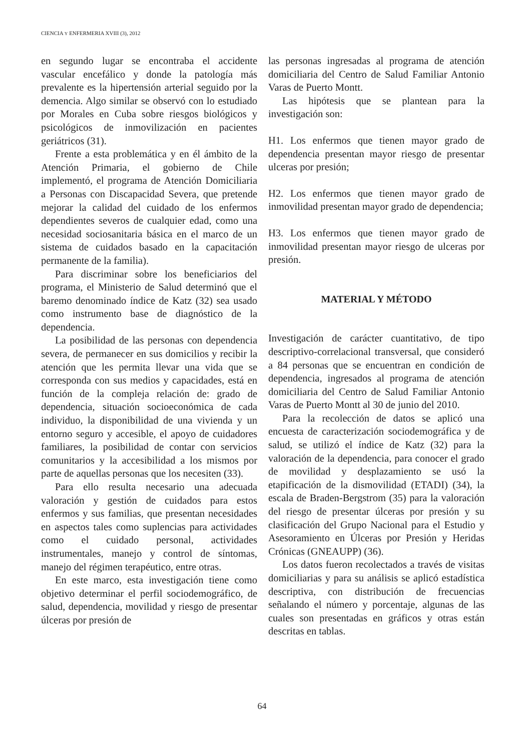CIENCIA Y ENFERMERIA XVIII (3), 2012
en segundo lugar se encontraba el accidente vascular encefálico y donde la patología más prevalente es la hipertensión arterial seguido por la demencia. Algo similar se observó con lo estudiado por Morales en Cuba sobre riesgos biológicos y psicológicos de inmovilización en pacientes geriátricos (31).
Frente a esta problemática y en él ámbito de la Atención Primaria, el gobierno de Chile implementó, el programa de Atención Domiciliaria a Personas con Discapacidad Severa, que pretende mejorar la calidad del cuidado de los enfermos dependientes severos de cualquier edad, como una necesidad sociosanitaria básica en el marco de un sistema de cuidados basado en la capacitación permanente de la familia).
Para discriminar sobre los beneficiarios del programa, el Ministerio de Salud determinó que el baremo denominado índice de Katz (32) sea usado como instrumento base de diagnóstico de la dependencia.
La posibilidad de las personas con dependencia severa, de permanecer en sus domicilios y recibir la atención que les permita llevar una vida que se corresponda con sus medios y capacidades, está en función de la compleja relación de: grado de dependencia, situación socioeconómica de cada individuo, la disponibilidad de una vivienda y un entorno seguro y accesible, el apoyo de cuidadores familiares, la posibilidad de contar con servicios comunitarios y la accesibilidad a los mismos por parte de aquellas personas que los necesiten (33).
Para ello resulta necesario una adecuada valoración y gestión de cuidados para estos enfermos y sus familias, que presentan necesidades en aspectos tales como suplencias para actividades como el cuidado personal, actividades instrumentales, manejo y control de síntomas, manejo del régimen terapéutico, entre otras.
En este marco, esta investigación tiene como objetivo determinar el perfil sociodemográfico, de salud, dependencia, movilidad y riesgo de presentar úlceras por presión de
las personas ingresadas al programa de atención domiciliaria del Centro de Salud Familiar Antonio Varas de Puerto Montt.
Las hipótesis que se plantean para la investigación son:
H1. Los enfermos que tienen mayor grado de dependencia presentan mayor riesgo de presentar ulceras por presión;
H2. Los enfermos que tienen mayor grado de inmovilidad presentan mayor grado de dependencia;
H3. Los enfermos que tienen mayor grado de inmovilidad presentan mayor riesgo de ulceras por presión.
MATERIAL Y MÉTODO
Investigación de carácter cuantitativo, de tipo descriptivo-correlacional transversal, que consideró a 84 personas que se encuentran en condición de dependencia, ingresados al programa de atención domiciliaria del Centro de Salud Familiar Antonio Varas de Puerto Montt al 30 de junio del 2010.
Para la recolección de datos se aplicó una encuesta de caracterización sociodemográfica y de salud, se utilizó el índice de Katz (32) para la valoración de la dependencia, para conocer el grado de movilidad y desplazamiento se usó la etapificación de la dismovilidad (ETADI) (34), la escala de Braden-Bergstrom (35) para la valoración del riesgo de presentar úlceras por presión y su clasificación del Grupo Nacional para el Estudio y Asesoramiento en Úlceras por Presión y Heridas Crónicas (GNEAUPP) (36).
Los datos fueron recolectados a través de visitas domiciliarias y para su análisis se aplicó estadística descriptiva, con distribución de frecuencias señalando el número y porcentaje, algunas de las cuales son presentadas en gráficos y otras están descritas en tablas.
64